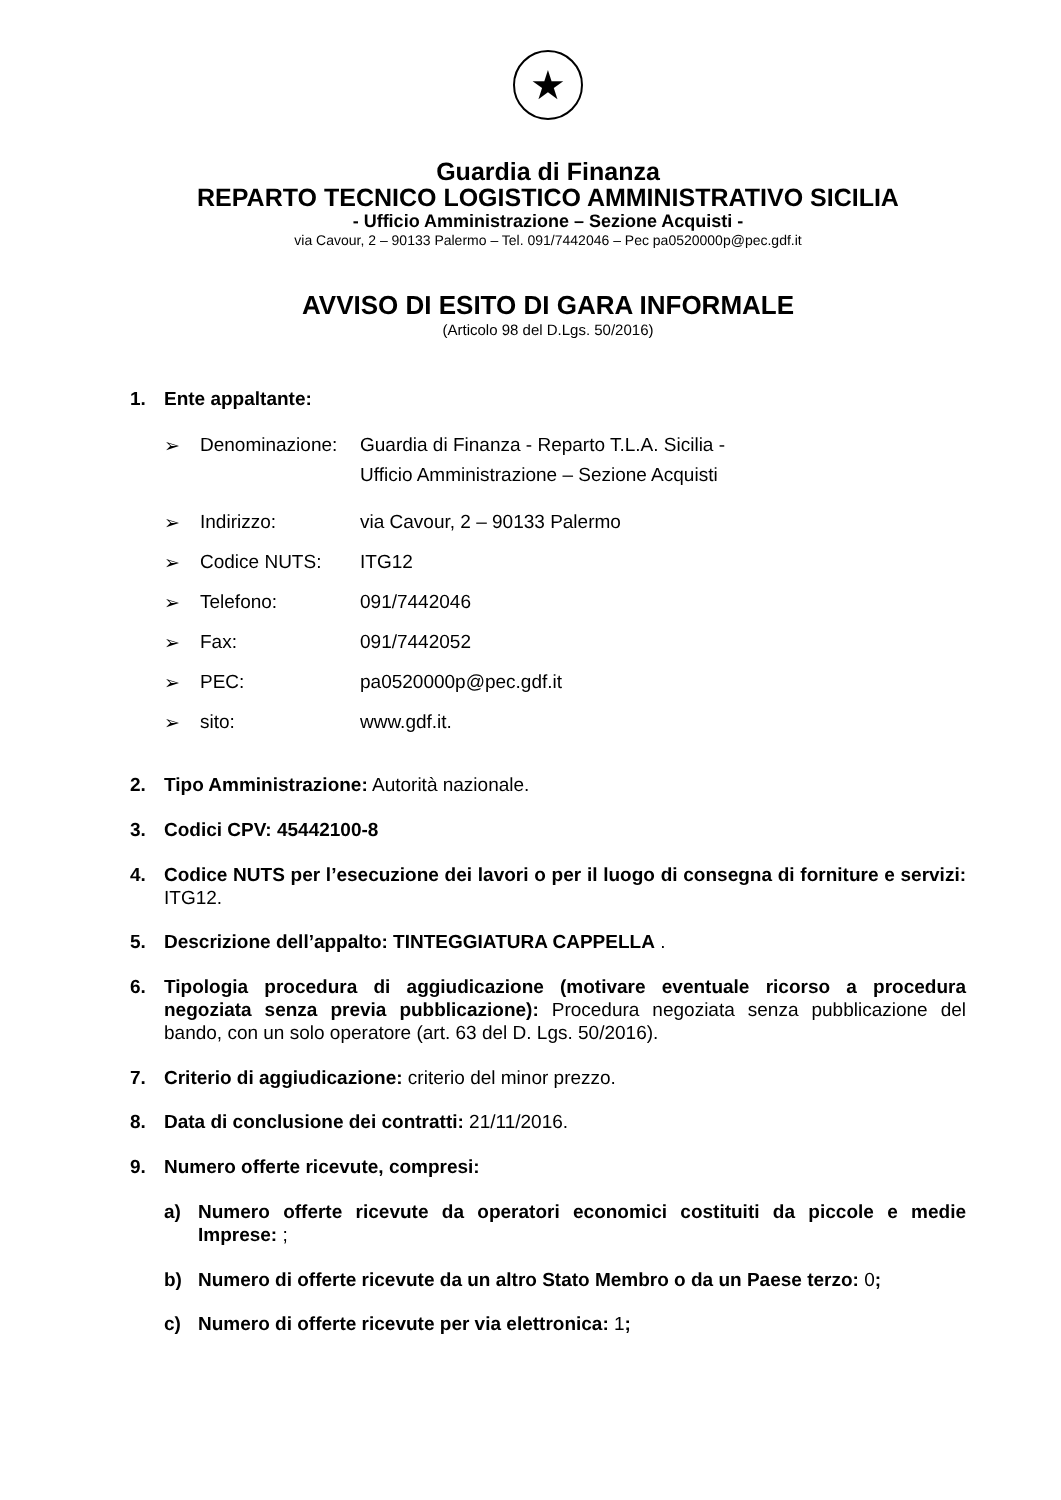★
Guardia di Finanza
REPARTO TECNICO LOGISTICO AMMINISTRATIVO SICILIA
- Ufficio Amministrazione – Sezione Acquisti -
via Cavour, 2 – 90133 Palermo – Tel. 091/7442046 – Pec pa0520000p@pec.gdf.it
AVVISO DI ESITO DI GARA INFORMALE
(Articolo 98 del D.Lgs. 50/2016)
1. Ente appaltante:
➢ Denominazione: Guardia di Finanza - Reparto T.L.A. Sicilia -
Ufficio Amministrazione – Sezione Acquisti
➢ Indirizzo: via Cavour, 2 – 90133 Palermo
➢ Codice NUTS: ITG12
➢ Telefono: 091/7442046
➢ Fax: 091/7442052
➢ PEC: pa0520000p@pec.gdf.it
➢ sito: www.gdf.it.
2. Tipo Amministrazione: Autorità nazionale.
3. Codici CPV: 45442100-8
4. Codice NUTS per l’esecuzione dei lavori o per il luogo di consegna di forniture e servizi: ITG12.
5. Descrizione dell’appalto: TINTEGGIATURA CAPPELLA .
6. Tipologia procedura di aggiudicazione (motivare eventuale ricorso a procedura negoziata senza previa pubblicazione): Procedura negoziata senza pubblicazione del bando, con un solo operatore (art. 63 del D. Lgs. 50/2016).
7. Criterio di aggiudicazione: criterio del minor prezzo.
8. Data di conclusione dei contratti: 21/11/2016.
9. Numero offerte ricevute, compresi:
a) Numero offerte ricevute da operatori economici costituiti da piccole e medie Imprese: ;
b) Numero di offerte ricevute da un altro Stato Membro o da un Paese terzo: 0;
c) Numero di offerte ricevute per via elettronica: 1;